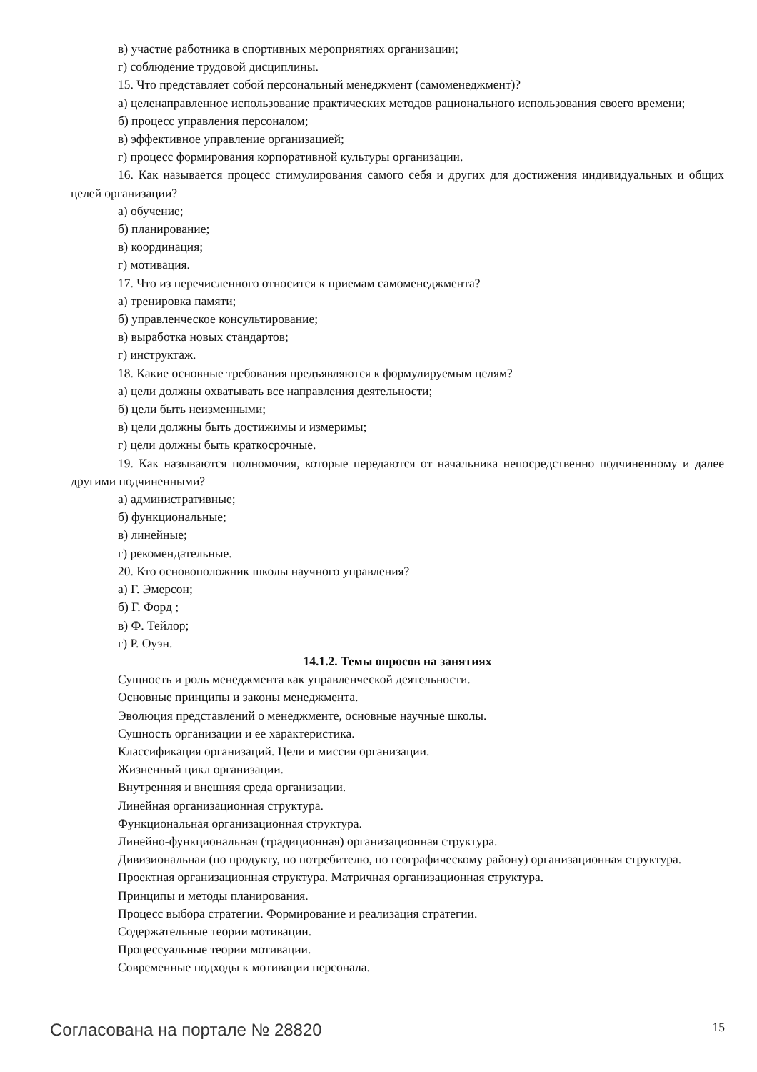в) участие работника в спортивных мероприятиях организации;
г) соблюдение трудовой дисциплины.
15. Что представляет собой персональный менеджмент (самоменеджмент)?
а) целенаправленное использование практических методов рационального использования своего времени;
б) процесс управления персоналом;
в) эффективное управление организацией;
г) процесс формирования корпоративной культуры организации.
16. Как называется процесс стимулирования самого себя и других для достижения индивидуальных и общих целей организации?
а) обучение;
б) планирование;
в) координация;
г) мотивация.
17. Что из перечисленного относится к приемам самоменеджмента?
а) тренировка памяти;
б) управленческое консультирование;
в) выработка новых стандартов;
г) инструктаж.
18. Какие основные требования предъявляются к формулируемым целям?
а) цели должны охватывать все направления деятельности;
б) цели быть неизменными;
в) цели должны быть достижимы и измеримы;
г) цели должны быть краткосрочные.
19. Как называются полномочия, которые передаются от начальника непосредственно подчиненному и далее другими подчиненными?
а) административные;
б) функциональные;
в) линейные;
г) рекомендательные.
20. Кто основоположник школы научного управления?
а) Г. Эмерсон;
б) Г. Форд ;
в) Ф. Тейлор;
г) Р. Оуэн.
14.1.2. Темы опросов на занятиях
Сущность и роль менеджмента как управленческой деятельности.
Основные принципы и законы менеджмента.
Эволюция представлений о менеджменте, основные научные школы.
Сущность организации и ее характеристика.
Классификация организаций. Цели и миссия организации.
Жизненный цикл организации.
Внутренняя и внешняя среда организации.
Линейная организационная структура.
Функциональная организационная структура.
Линейно-функциональная (традиционная) организационная структура.
Дивизиональная (по продукту, по потребителю, по географическому району) организационная структура.
Проектная организационная структура. Матричная организационная структура.
Принципы и методы планирования.
Процесс выбора стратегии. Формирование и реализация стратегии.
Содержательные теории мотивации.
Процессуальные теории мотивации.
Современные подходы к мотивации персонала.
Согласована на портале № 28820 15